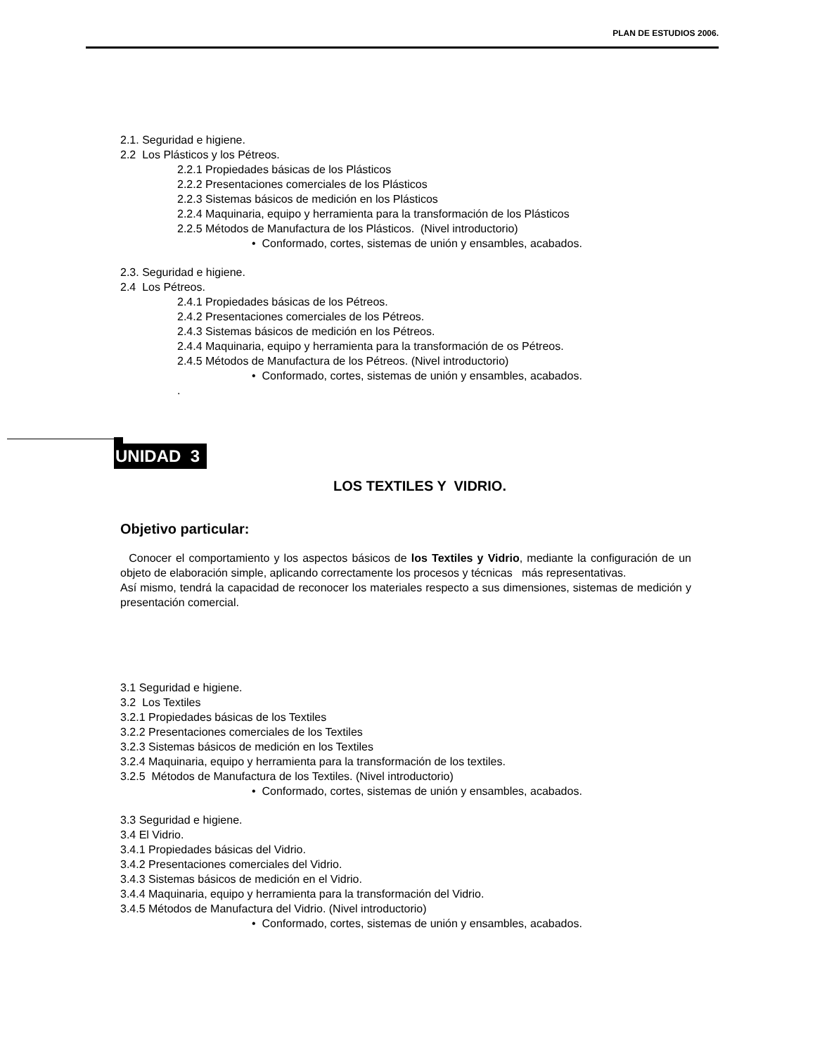PLAN DE ESTUDIOS 2006.
2.1. Seguridad e higiene.
2.2 Los Plásticos y los Pétreos.
2.2.1 Propiedades básicas de los Plásticos
2.2.2 Presentaciones comerciales de los Plásticos
2.2.3 Sistemas básicos de medición en los Plásticos
2.2.4 Maquinaria, equipo y herramienta para la transformación de los Plásticos
2.2.5 Métodos de Manufactura de los Plásticos. (Nivel introductorio)
• Conformado, cortes, sistemas de unión y ensambles, acabados.
2.3. Seguridad e higiene.
2.4 Los Pétreos.
2.4.1 Propiedades básicas de los Pétreos.
2.4.2 Presentaciones comerciales de los Pétreos.
2.4.3 Sistemas básicos de medición en los Pétreos.
2.4.4 Maquinaria, equipo y herramienta para la transformación de os Pétreos.
2.4.5 Métodos de Manufactura de los Pétreos. (Nivel introductorio)
• Conformado, cortes, sistemas de unión y ensambles, acabados.
.
LOS TEXTILES Y VIDRIO.
Objetivo particular:
Conocer el comportamiento y los aspectos básicos de los Textiles y Vidrio, mediante la configuración de un objeto de elaboración simple, aplicando correctamente los procesos y técnicas más representativas.
Así mismo, tendrá la capacidad de reconocer los materiales respecto a sus dimensiones, sistemas de medición y presentación comercial.
3.1 Seguridad e higiene.
3.2 Los Textiles
3.2.1 Propiedades básicas de los Textiles
3.2.2 Presentaciones comerciales de los Textiles
3.2.3 Sistemas básicos de medición en los Textiles
3.2.4 Maquinaria, equipo y herramienta para la transformación de los textiles.
3.2.5 Métodos de Manufactura de los Textiles. (Nivel introductorio)
• Conformado, cortes, sistemas de unión y ensambles, acabados.
3.3 Seguridad e higiene.
3.4 El Vidrio.
3.4.1 Propiedades básicas del Vidrio.
3.4.2 Presentaciones comerciales del Vidrio.
3.4.3 Sistemas básicos de medición en el Vidrio.
3.4.4 Maquinaria, equipo y herramienta para la transformación del Vidrio.
3.4.5 Métodos de Manufactura del Vidrio. (Nivel introductorio)
• Conformado, cortes, sistemas de unión y ensambles, acabados.
UNIDAD 3